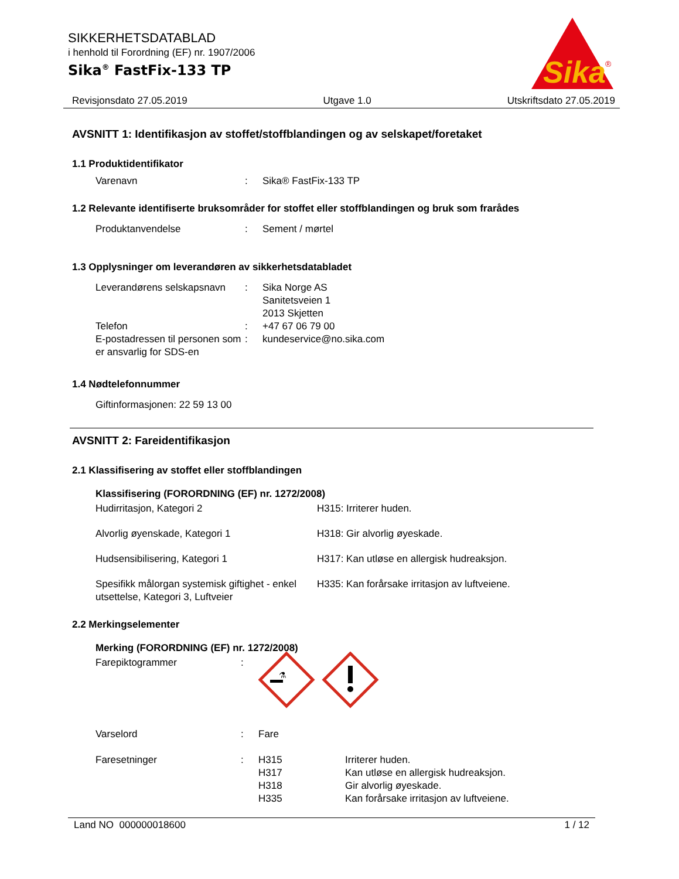SIKKERHETSDATABLAD
i henhold til Forordning (EF) nr. 1907/2006
Sika<sup>®</sup> FastFix-133 TP
Sika
®
Revisjonsdato 27.05.2019 Utgave 1.0 Utskriftsdato 27.05.2019
AVSNITT 1: Identifikasjon av stoffet/stoffblandingen og av selskapet/foretaket
1.1 Produktidentifikator
Varenavn : Sika® FastFix-133 TP
1.2 Relevante identifiserte bruksområder for stoffet eller stoffblandingen og bruk som frarådes
Produktanvendelse : Sement / mørtel
1.3 Opplysninger om leverandøren av sikkerhetsdatabladet
Leverandørens selskapsnavn
: Sika Norge AS
Sanitetsveien 1
2013 Skjetten
Telefon : +47 67 06 79 00
E-postadressen til personen som er ansvarlig for SDS-en
: kundeservice@no.sika.com
1.4 Nødtelefonnummer
Giftinformasjonen: 22 59 13 00
AVSNITT 2: Fareidentifikasjon
2.1 Klassifisering av stoffet eller stoffblandingen
Klassifisering (FORORDNING (EF) nr. 1272/2008)
Hudirritasjon, Kategori 2 H315: Irriterer huden.
Alvorlig øyenskade, Kategori 1 H318: Gir alvorlig øyeskade.
Hudsensibilisering, Kategori 1 H317: Kan utløse en allergisk hudreaksjon.
Spesifikk målorgan systemisk giftighet - enkel utsettelse, Kategori 3, Luftveier
H335: Kan forårsake irritasjon av luftveiene.
2.2 Merkingselementer
Merking (FORORDNING (EF) nr. 1272/2008)
Farepiktogrammer :
⚗
Varselord : Fare
Faresetninger : H315
H317
H318
H335
Irriterer huden.
Kan utløse en allergisk hudreaksjon.
Gir alvorlig øyeskade.
Kan forårsake irritasjon av luftveiene.
Land NO 000000018600 1 / 12